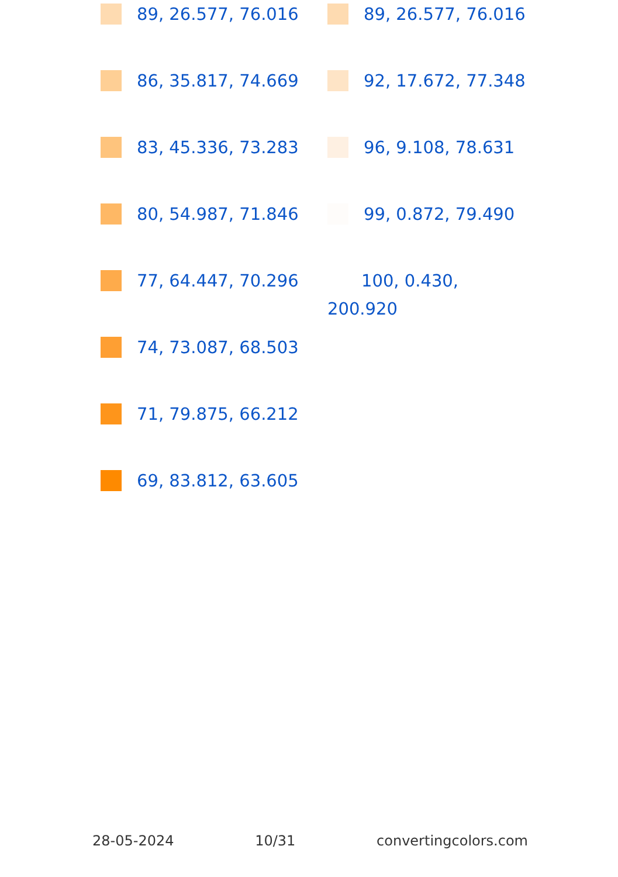89, 26.577, 76.016
86, 35.817, 74.669
83, 45.336, 73.283
80, 54.987, 71.846
77, 64.447, 70.296
74, 73.087, 68.503
71, 79.875, 66.212
69, 83.812, 63.605
89, 26.577, 76.016
92, 17.672, 77.348
96, 9.108, 78.631
99, 0.872, 79.490
  100, 0.430,
200.920
28-05-2024 10/31 convertingcolors.com